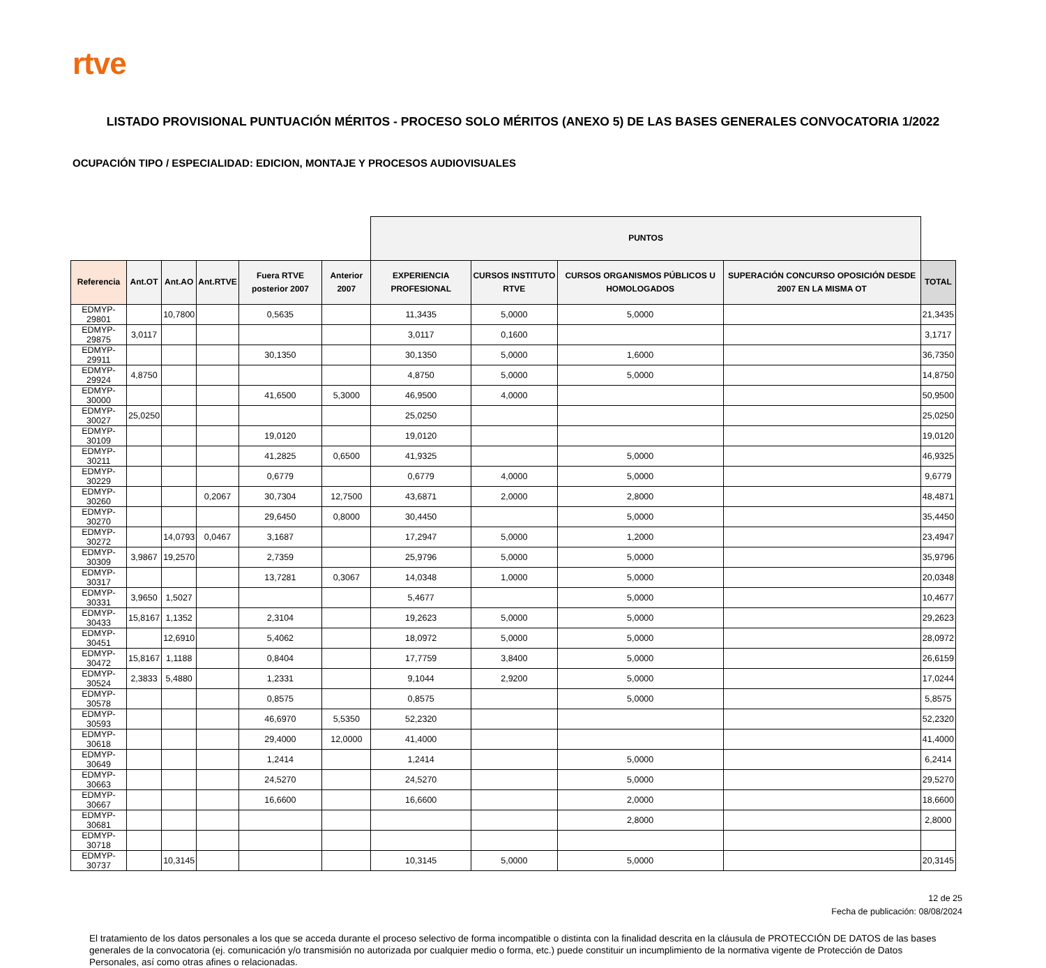rtve
LISTADO PROVISIONAL PUNTUACIÓN MÉRITOS - PROCESO SOLO MÉRITOS (ANEXO 5) DE LAS BASES GENERALES CONVOCATORIA 1/2022
OCUPACIÓN TIPO / ESPECIALIDAD: EDICION, MONTAJE Y PROCESOS AUDIOVISUALES
| | | | | | | PUNTOS | | | | |
| --- | --- | --- | --- | --- | --- | --- | --- | --- | --- | --- |
| Referencia | Ant.OT | Ant.AO | Ant.RTVE | Fuera RTVE posterior 2007 | Anterior 2007 | EXPERIENCIA PROFESIONAL | CURSOS INSTITUTO RTVE | CURSOS ORGANISMOS PÚBLICOS U HOMOLOGADOS | SUPERACIÓN CONCURSO OPOSICIÓN DESDE 2007 EN LA MISMA OT | TOTAL |
| EDMYP-29801 | | 10,7800 | | 0,5635 | | 11,3435 | 5,0000 | 5,0000 | | 21,3435 |
| EDMYP-29875 | 3,0117 | | | | | 3,0117 | 0,1600 | | | 3,1717 |
| EDMYP-29911 | | | | 30,1350 | | 30,1350 | 5,0000 | 1,6000 | | 36,7350 |
| EDMYP-29924 | 4,8750 | | | | | 4,8750 | 5,0000 | 5,0000 | | 14,8750 |
| EDMYP-30000 | | | | 41,6500 | 5,3000 | 46,9500 | 4,0000 | | | 50,9500 |
| EDMYP-30027 | 25,0250 | | | | | 25,0250 | | | | 25,0250 |
| EDMYP-30109 | | | | 19,0120 | | 19,0120 | | | | 19,0120 |
| EDMYP-30211 | | | | 41,2825 | 0,6500 | 41,9325 | | 5,0000 | | 46,9325 |
| EDMYP-30229 | | | | 0,6779 | | 0,6779 | 4,0000 | 5,0000 | | 9,6779 |
| EDMYP-30260 | | | 0,2067 | 30,7304 | 12,7500 | 43,6871 | 2,0000 | 2,8000 | | 48,4871 |
| EDMYP-30270 | | | | 29,6450 | 0,8000 | 30,4450 | | 5,0000 | | 35,4450 |
| EDMYP-30272 | | 14,0793 | 0,0467 | 3,1687 | | 17,2947 | 5,0000 | 1,2000 | | 23,4947 |
| EDMYP-30309 | 3,9867 | 19,2570 | | 2,7359 | | 25,9796 | 5,0000 | 5,0000 | | 35,9796 |
| EDMYP-30317 | | | | 13,7281 | 0,3067 | 14,0348 | 1,0000 | 5,0000 | | 20,0348 |
| EDMYP-30331 | 3,9650 | 1,5027 | | | | 5,4677 | | 5,0000 | | 10,4677 |
| EDMYP-30433 | 15,8167 | 1,1352 | | 2,3104 | | 19,2623 | 5,0000 | 5,0000 | | 29,2623 |
| EDMYP-30451 | | 12,6910 | | 5,4062 | | 18,0972 | 5,0000 | 5,0000 | | 28,0972 |
| EDMYP-30472 | 15,8167 | 1,1188 | | 0,8404 | | 17,7759 | 3,8400 | 5,0000 | | 26,6159 |
| EDMYP-30524 | 2,3833 | 5,4880 | | 1,2331 | | 9,1044 | 2,9200 | 5,0000 | | 17,0244 |
| EDMYP-30578 | | | | 0,8575 | | 0,8575 | | 5,0000 | | 5,8575 |
| EDMYP-30593 | | | | 46,6970 | 5,5350 | 52,2320 | | | | 52,2320 |
| EDMYP-30618 | | | | 29,4000 | 12,0000 | 41,4000 | | | | 41,4000 |
| EDMYP-30649 | | | | 1,2414 | | 1,2414 | | 5,0000 | | 6,2414 |
| EDMYP-30663 | | | | 24,5270 | | 24,5270 | | 5,0000 | | 29,5270 |
| EDMYP-30667 | | | | 16,6600 | | 16,6600 | | 2,0000 | | 18,6600 |
| EDMYP-30681 | | | | | | | | 2,8000 | | 2,8000 |
| EDMYP-30718 | | | | | | | | | | |
| EDMYP-30737 | | 10,3145 | | | | 10,3145 | 5,0000 | 5,0000 | | 20,3145 |
12 de 25
Fecha de publicación: 08/08/2024
El tratamiento de los datos personales a los que se acceda durante el proceso selectivo de forma incompatible o distinta con la finalidad descrita en la cláusula de PROTECCIÓN DE DATOS de las bases generales de la convocatoria (ej. comunicación y/o transmisión no autorizada por cualquier medio o forma, etc.) puede constituir un incumplimiento de la normativa vigente de Protección de Datos Personales, así como otras afines o relacionadas.